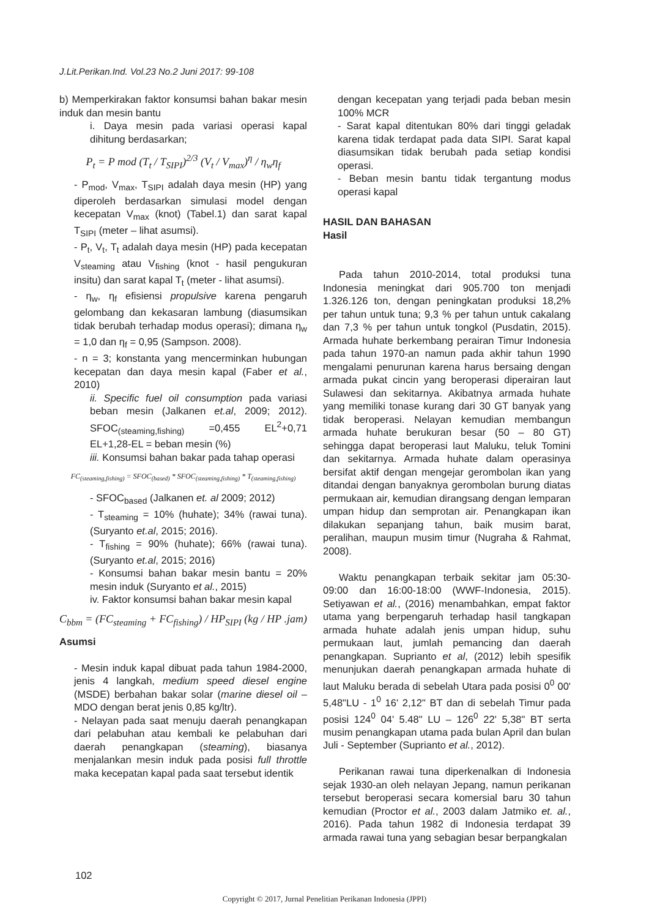J.Lit.Perikan.Ind. Vol.23 No.2 Juni 2017: 99-108
b) Memperkirakan faktor konsumsi bahan bakar mesin induk dan mesin bantu
i. Daya mesin pada variasi operasi kapal dihitung berdasarkan;
P<sub>t</sub> = P mod (T<sub>t</sub> / T<sub>SIPI</sub>)<sup>2/3</sup> (V<sub>t</sub> / V<sub>max</sub>)<sup>η</sup> / η<sub>w</sub>η<sub>f</sub>
- P<sub>mod</sub>, V<sub>max</sub>, T<sub>SIPI</sub> adalah daya mesin (HP) yang diperoleh berdasarkan simulasi model dengan kecepatan V<sub>max</sub> (knot) (Tabel.1) dan sarat kapal T<sub>SIPI</sub> (meter – lihat asumsi).
- P<sub>t</sub>, V<sub>t</sub>, T<sub>t</sub> adalah daya mesin (HP) pada kecepatan V<sub>steaming</sub> atau V<sub>fishing</sub> (knot - hasil pengukuran insitu) dan sarat kapal T<sub>t</sub> (meter - lihat asumsi).
- η<sub>w</sub>, η<sub>f</sub> efisiensi propulsive karena pengaruh gelombang dan kekasaran lambung (diasumsikan tidak berubah terhadap modus operasi); dimana η<sub>w</sub> = 1,0 dan η<sub>f</sub> = 0,95 (Sampson. 2008).
- n = 3; konstanta yang mencerminkan hubungan kecepatan dan daya mesin kapal (Faber et al., 2010)
ii. Specific fuel oil consumption pada variasi beban mesin (Jalkanen et.al, 2009; 2012). SFOC<sub>(steaming,fishing)</sub> =0,455 EL<sup>2</sup>+0,71 EL+1,28-EL = beban mesin (%)
iii. Konsumsi bahan bakar pada tahap operasi
FC<sub>(steaming,fishing)</sub> = SFOC<sub>(based)</sub> * SFOC<sub>(steaming,fishing)</sub> * T<sub>(steaming,fishing)</sub>
- SFOC<sub>based</sub> (Jalkanen et. al 2009; 2012)
- T<sub>steaming</sub> = 10% (huhate); 34% (rawai tuna). (Suryanto et.al, 2015; 2016).
- T<sub>fishing</sub> = 90% (huhate); 66% (rawai tuna). (Suryanto et.al, 2015; 2016)
- Konsumsi bahan bakar mesin bantu = 20% mesin induk (Suryanto et al., 2015)
iv. Faktor konsumsi bahan bakar mesin kapal
C<sub>bbm</sub> = (FC<sub>steaming</sub> + FC<sub>fishing</sub>) / HP<sub>SIPI</sub> (kg / HP .jam)
Asumsi
- Mesin induk kapal dibuat pada tahun 1984-2000, jenis 4 langkah, medium speed diesel engine (MSDE) berbahan bakar solar (marine diesel oil – MDO dengan berat jenis 0,85 kg/ltr).
- Nelayan pada saat menuju daerah penangkapan dari pelabuhan atau kembali ke pelabuhan dari daerah penangkapan (steaming), biasanya menjalankan mesin induk pada posisi full throttle maka kecepatan kapal pada saat tersebut identik
dengan kecepatan yang terjadi pada beban mesin 100% MCR
- Sarat kapal ditentukan 80% dari tinggi geladak karena tidak terdapat pada data SIPI. Sarat kapal diasumsikan tidak berubah pada setiap kondisi operasi.
- Beban mesin bantu tidak tergantung modus operasi kapal
HASIL DAN BAHASAN
Hasil
Pada tahun 2010-2014, total produksi tuna Indonesia meningkat dari 905.700 ton menjadi 1.326.126 ton, dengan peningkatan produksi 18,2% per tahun untuk tuna; 9,3 % per tahun untuk cakalang dan 7,3 % per tahun untuk tongkol (Pusdatin, 2015). Armada huhate berkembang perairan Timur Indonesia pada tahun 1970-an namun pada akhir tahun 1990 mengalami penurunan karena harus bersaing dengan armada pukat cincin yang beroperasi diperairan laut Sulawesi dan sekitarnya. Akibatnya armada huhate yang memiliki tonase kurang dari 30 GT banyak yang tidak beroperasi. Nelayan kemudian membangun armada huhate berukuran besar (50 – 80 GT) sehingga dapat beroperasi laut Maluku, teluk Tomini dan sekitarnya. Armada huhate dalam operasinya bersifat aktif dengan mengejar gerombolan ikan yang ditandai dengan banyaknya gerombolan burung diatas permukaan air, kemudian dirangsang dengan lemparan umpan hidup dan semprotan air. Penangkapan ikan dilakukan sepanjang tahun, baik musim barat, peralihan, maupun musim timur (Nugraha & Rahmat, 2008).
Waktu penangkapan terbaik sekitar jam 05:30-09:00 dan 16:00-18:00 (WWF-Indonesia, 2015). Setiyawan et al., (2016) menambahkan, empat faktor utama yang berpengaruh terhadap hasil tangkapan armada huhate adalah jenis umpan hidup, suhu permukaan laut, jumlah pemancing dan daerah penangkapan. Suprianto et al, (2012) lebih spesifik menunjukan daerah penangkapan armada huhate di laut Maluku berada di sebelah Utara pada posisi 0<sup>0</sup> 00' 5,48"LU - 1<sup>0</sup> 16' 2,12" BT dan di sebelah Timur pada posisi 124<sup>0</sup> 04' 5.48" LU – 126<sup>0</sup> 22' 5,38" BT serta musim penangkapan utama pada bulan April dan bulan Juli - September (Suprianto et al., 2012).
Perikanan rawai tuna diperkenalkan di Indonesia sejak 1930-an oleh nelayan Jepang, namun perikanan tersebut beroperasi secara komersial baru 30 tahun kemudian (Proctor et al., 2003 dalam Jatmiko et. al., 2016). Pada tahun 1982 di Indonesia terdapat 39 armada rawai tuna yang sebagian besar berpangkalan
102
Copyright © 2017, Jurnal Penelitian Perikanan Indonesia (JPPI)